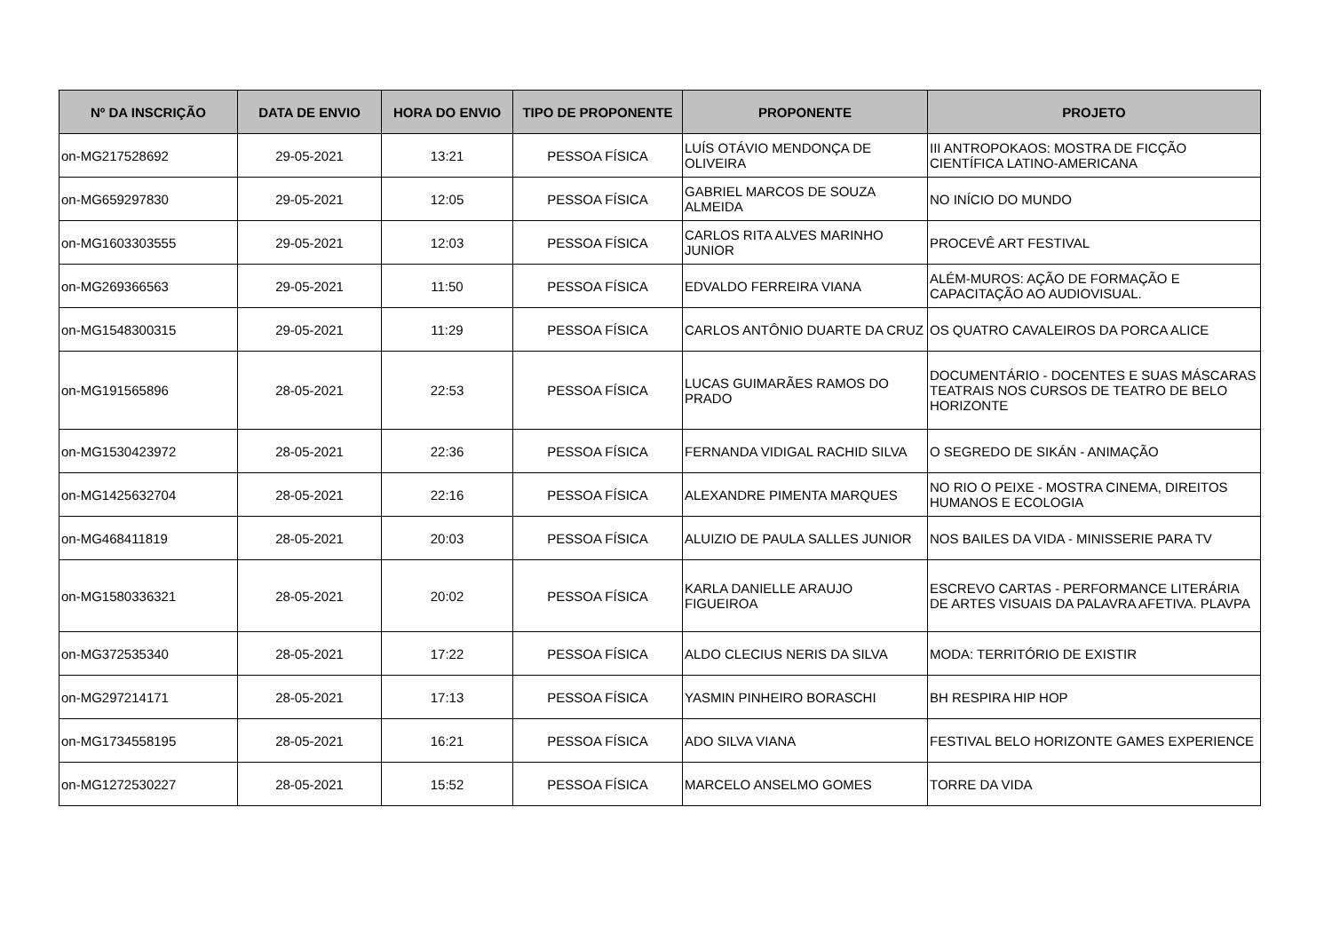| Nº DA INSCRIÇÃO | DATA DE ENVIO | HORA DO ENVIO | TIPO DE PROPONENTE | PROPONENTE | PROJETO |
| --- | --- | --- | --- | --- | --- |
| on-MG217528692 | 29-05-2021 | 13:21 | PESSOA FÍSICA | LUÍS OTÁVIO MENDONÇA DE OLIVEIRA | III ANTROPOKAOS: MOSTRA DE FICÇÃO CIENTÍFICA LATINO-AMERICANA |
| on-MG659297830 | 29-05-2021 | 12:05 | PESSOA FÍSICA | GABRIEL MARCOS DE SOUZA ALMEIDA | NO INÍCIO DO MUNDO |
| on-MG1603303555 | 29-05-2021 | 12:03 | PESSOA FÍSICA | CARLOS RITA ALVES MARINHO JUNIOR | PROCEVÊ ART FESTIVAL |
| on-MG269366563 | 29-05-2021 | 11:50 | PESSOA FÍSICA | EDVALDO FERREIRA VIANA | ALÉM-MUROS: AÇÃO DE FORMAÇÃO E CAPACITAÇÃO AO AUDIOVISUAL. |
| on-MG1548300315 | 29-05-2021 | 11:29 | PESSOA FÍSICA | CARLOS ANTÔNIO DUARTE DA CRUZ | OS QUATRO CAVALEIROS DA PORCA ALICE |
| on-MG191565896 | 28-05-2021 | 22:53 | PESSOA FÍSICA | LUCAS GUIMARÃES RAMOS DO PRADO | DOCUMENTÁRIO - DOCENTES E SUAS MÁSCARAS TEATRAIS NOS CURSOS DE TEATRO DE BELO HORIZONTE |
| on-MG1530423972 | 28-05-2021 | 22:36 | PESSOA FÍSICA | FERNANDA VIDIGAL RACHID SILVA | O SEGREDO DE SIKÁN - ANIMAÇÃO |
| on-MG1425632704 | 28-05-2021 | 22:16 | PESSOA FÍSICA | ALEXANDRE PIMENTA MARQUES | NO RIO O PEIXE - MOSTRA CINEMA, DIREITOS HUMANOS E ECOLOGIA |
| on-MG468411819 | 28-05-2021 | 20:03 | PESSOA FÍSICA | ALUIZIO DE PAULA SALLES JUNIOR | NOS BAILES DA VIDA - MINISSERIE PARA TV |
| on-MG1580336321 | 28-05-2021 | 20:02 | PESSOA FÍSICA | KARLA DANIELLE ARAUJO FIGUEIROA | ESCREVO CARTAS - PERFORMANCE LITERÁRIA DE ARTES VISUAIS DA PALAVRA AFETIVA. PLAVPA |
| on-MG372535340 | 28-05-2021 | 17:22 | PESSOA FÍSICA | ALDO CLECIUS NERIS DA SILVA | MODA: TERRITÓRIO DE EXISTIR |
| on-MG297214171 | 28-05-2021 | 17:13 | PESSOA FÍSICA | YASMIN PINHEIRO BORASCHI | BH RESPIRA HIP HOP |
| on-MG1734558195 | 28-05-2021 | 16:21 | PESSOA FÍSICA | ADO SILVA VIANA | FESTIVAL BELO HORIZONTE GAMES EXPERIENCE |
| on-MG1272530227 | 28-05-2021 | 15:52 | PESSOA FÍSICA | MARCELO ANSELMO GOMES | TORRE DA VIDA |